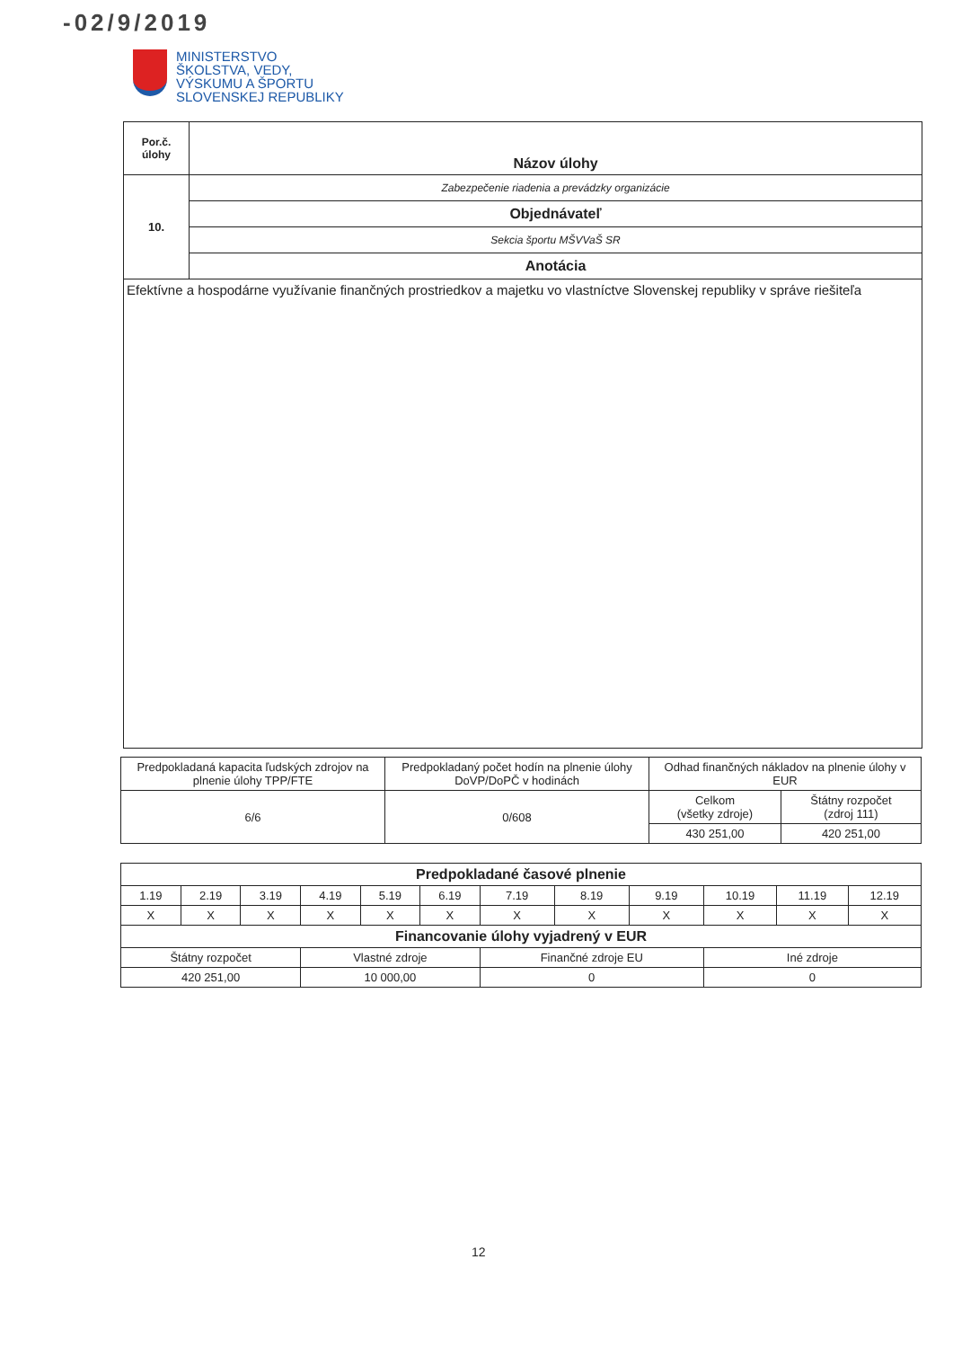-02/9/2019
MINISTERSTVO
ŠKOLSTVA, VEDY,
VÝSKUMU A ŠPORTU
SLOVENSKEJ REPUBLIKY
| Por.č. úlohy | Názov úlohy |
| 10. | Zabezpečenie riadenia a prevádzky organizácie |
| | Objednávateľ |
| | Sekcia športu MŠVVaŠ SR |
| | Anotácia |
| Efektívne a hospodárne využívanie finančných prostriedkov a majetku vo vlastníctve Slovenskej republiky v správe riešiteľa | |
| Predpokladaná kapacita ľudských zdrojov na plnenie úlohy TPP/FTE | Predpokladaný počet hodín na plnenie úlohy DoVP/DoPČ v hodinách | Odhad finančných nákladov na plnenie úlohy v EUR | |
| 6/6 | 0/608 | Celkom (všetky zdroje) | Štátny rozpočet (zdroj 111) |
| | | 430 251,00 | 420 251,00 |
| Predpokladané časové plnenie | | | | | | | | | | | |
| 1.19 | 2.19 | 3.19 | 4.19 | 5.19 | 6.19 | 7.19 | 8.19 | 9.19 | 10.19 | 11.19 | 12.19 |
| X | X | X | X | X | X | X | X | X | X | X | X |
| Financovanie úlohy vyjadrený v EUR | | | | | | | | | | | |
| Štátny rozpočet | | | Vlastné zdroje | | | Finančné zdroje EU | | | Iné zdroje | | |
| 420 251,00 | | | 10 000,00 | | | 0 | | | 0 | | |
12